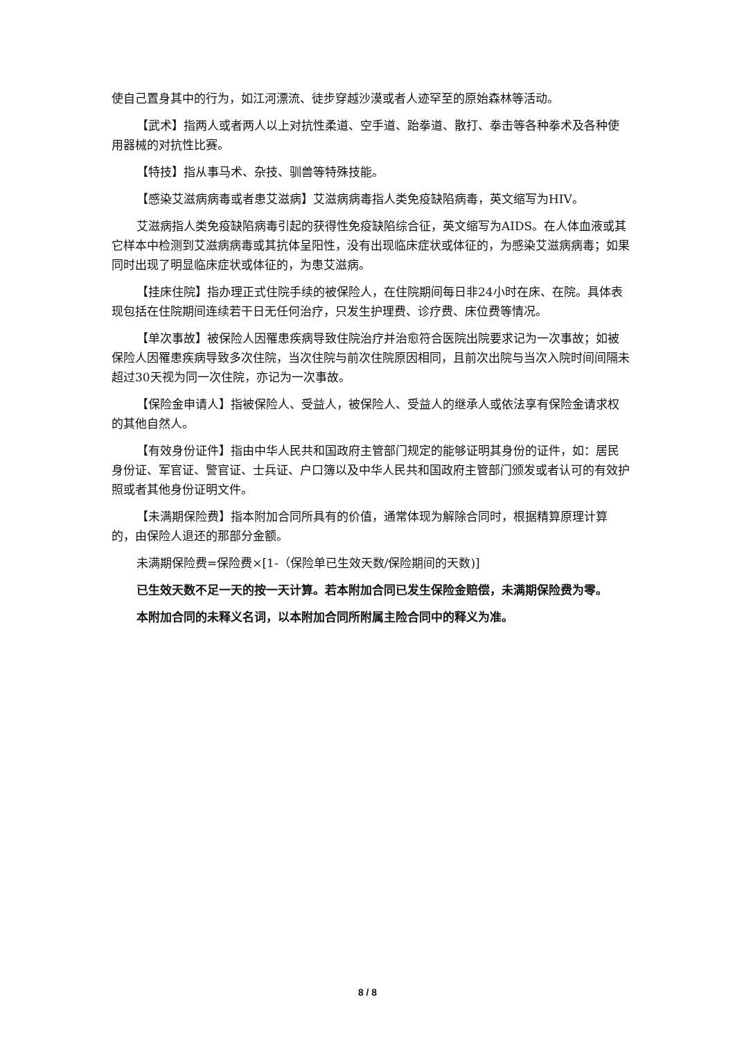使自己置身其中的行为，如江河漂流、徒步穿越沙漠或者人迹罕至的原始森林等活动。
【武术】指两人或者两人以上对抗性柔道、空手道、跆拳道、散打、拳击等各种拳术及各种使用器械的对抗性比赛。
【特技】指从事马术、杂技、驯兽等特殊技能。
【感染艾滋病病毒或者患艾滋病】艾滋病病毒指人类免疫缺陷病毒，英文缩写为HIV。
艾滋病指人类免疫缺陷病毒引起的获得性免疫缺陷综合征，英文缩写为AIDS。在人体血液或其它样本中检测到艾滋病病毒或其抗体呈阳性，没有出现临床症状或体征的，为感染艾滋病病毒；如果同时出现了明显临床症状或体征的，为患艾滋病。
【挂床住院】指办理正式住院手续的被保险人，在住院期间每日非24小时在床、在院。具体表现包括在住院期间连续若干日无任何治疗，只发生护理费、诊疗费、床位费等情况。
【单次事故】被保险人因罹患疾病导致住院治疗并治愈符合医院出院要求记为一次事故；如被保险人因罹患疾病导致多次住院，当次住院与前次住院原因相同，且前次出院与当次入院时间间隔未超过30天视为同一次住院，亦记为一次事故。
【保险金申请人】指被保险人、受益人，被保险人、受益人的继承人或依法享有保险金请求权的其他自然人。
【有效身份证件】指由中华人民共和国政府主管部门规定的能够证明其身份的证件，如：居民身份证、军官证、警官证、士兵证、户口簿以及中华人民共和国政府主管部门颁发或者认可的有效护照或者其他身份证明文件。
【未满期保险费】指本附加合同所具有的价值，通常体现为解除合同时，根据精算原理计算的，由保险人退还的那部分金额。
未满期保险费=保险费×[1-（保险单已生效天数/保险期间的天数)]
已生效天数不足一天的按一天计算。若本附加合同已发生保险金赔偿，未满期保险费为零。
本附加合同的未释义名词，以本附加合同所附属主险合同中的释义为准。
8 / 8